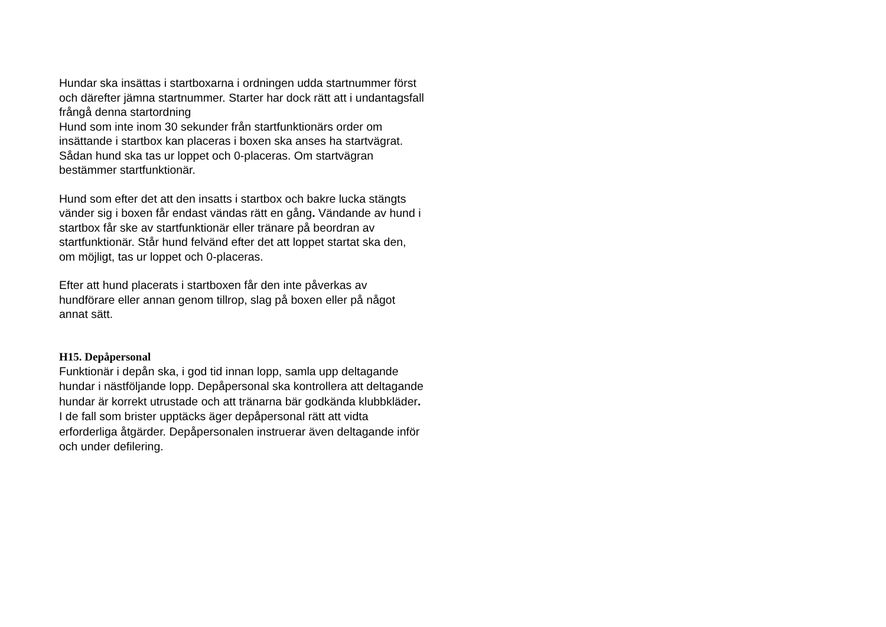Hundar ska insättas i startboxarna i ordningen udda startnummer först och därefter jämna startnummer. Starter har dock rätt att i undantagsfall frångå denna startordning
Hund som inte inom 30 sekunder från startfunktionärs order om insättande i startbox kan placeras i boxen ska anses ha startvägrat. Sådan hund ska tas ur loppet och 0-placeras. Om startvägran bestämmer startfunktionär.
Hund som efter det att den insatts i startbox och bakre lucka stängts vänder sig i boxen får endast vändas rätt en gång. Vändande av hund i startbox får ske av startfunktionär eller tränare på beordran av startfunktionär. Står hund felvänd efter det att loppet startat ska den, om möjligt, tas ur loppet och 0-placeras.
Efter att hund placerats i startboxen får den inte påverkas av hundförare eller annan genom tillrop, slag på boxen eller på något annat sätt.
H15. Depåpersonal
Funktionär i depån ska, i god tid innan lopp, samla upp deltagande hundar i nästföljande lopp. Depåpersonal ska kontrollera att deltagande hundar är korrekt utrustade och att tränarna bär godkända klubbkläder. I de fall som brister upptäcks äger depåpersonal rätt att vidta erforderliga åtgärder. Depåpersonalen instruerar även deltagande inför och under defilering.